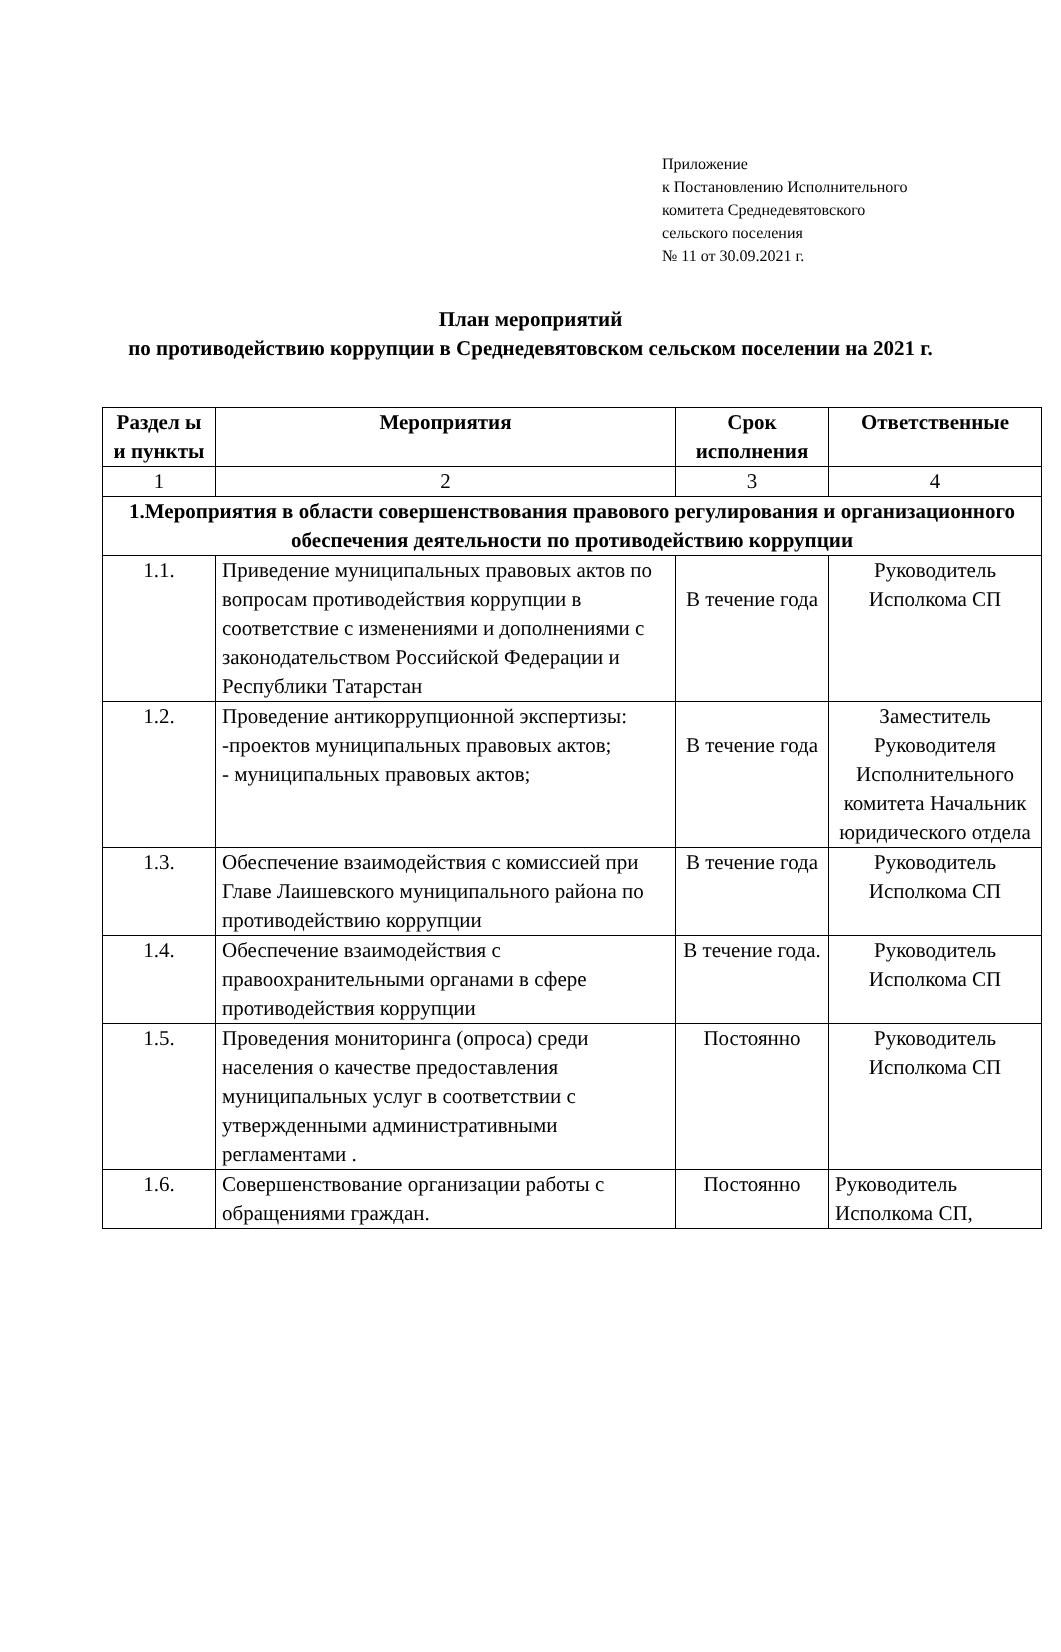Приложение
к Постановлению Исполнительного
комитета Среднедевятовского
сельского поселения
№ 11 от 30.09.2021 г.
План мероприятий
по противодействию коррупции в Среднедевятовском сельском поселении на 2021 г.
| Раздел ы и пункты | Мероприятия | Срок исполнения | Ответственные |
| --- | --- | --- | --- |
| 1 | 2 | 3 | 4 |
| 1.Мероприятия в области совершенствования правового регулирования и организационного обеспечения деятельности по противодействию коррупции | | | |
| 1.1. | Приведение муниципальных правовых актов по вопросам противодействия коррупции в соответствие с изменениями и дополнениями с законодательством Российской Федерации и Республики Татарстан | В течение года | Руководитель Исполкома СП |
| 1.2. | Проведение антикоррупционной экспертизы: -проектов муниципальных правовых актов; - муниципальных правовых актов; | В течение года | Заместитель Руководителя Исполнительного комитета Начальник юридического отдела |
| 1.3. | Обеспечение взаимодействия с комиссией при Главе Лаишевского муниципального района по противодействию коррупции | В течение года | Руководитель Исполкома СП |
| 1.4. | Обеспечение взаимодействия с правоохранительными органами в сфере противодействия коррупции | В течение года. | Руководитель Исполкома СП |
| 1.5. | Проведения мониторинга (опроса) среди населения о качестве предоставления муниципальных услуг в соответствии с утвержденными административными регламентами . | Постоянно | Руководитель Исполкома СП |
| 1.6. | Совершенствование организации работы с обращениями граждан. | Постоянно | Руководитель Исполкома СП, |